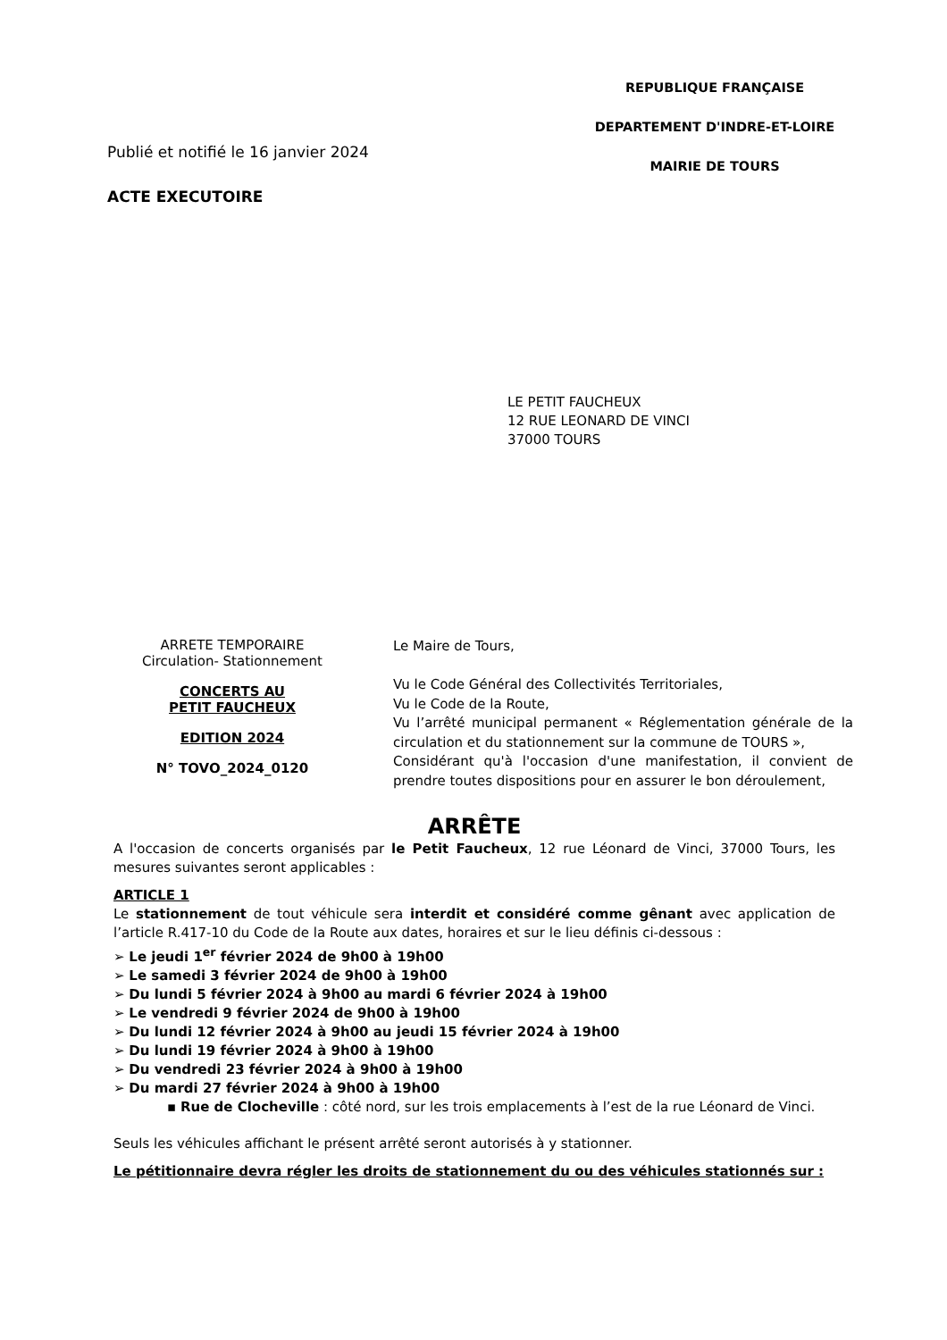Publié et notifié le 16 janvier 2024
ACTE EXECUTOIRE
REPUBLIQUE FRANÇAISE
DEPARTEMENT D'INDRE-ET-LOIRE
MAIRIE DE TOURS
LE PETIT FAUCHEUX
12 RUE LEONARD DE VINCI
37000 TOURS
ARRETE TEMPORAIRE
Circulation- Stationnement
CONCERTS AU
PETIT FAUCHEUX
EDITION 2024
N° TOVO_2024_0120
Le Maire de Tours,
Vu le Code Général des Collectivités Territoriales,
Vu le Code de la Route,
Vu l’arrêté municipal permanent « Réglementation générale de la circulation et du stationnement sur la commune de TOURS »,
Considérant qu'à l'occasion d'une manifestation, il convient de prendre toutes dispositions pour en assurer le bon déroulement,
ARRÊTE
A l'occasion de concerts organisés par le Petit Faucheux, 12 rue Léonard de Vinci, 37000 Tours, les mesures suivantes seront applicables :
ARTICLE 1
Le stationnement de tout véhicule sera interdit et considéré comme gênant avec application de l’article R.417-10 du Code de la Route aux dates, horaires et sur le lieu définis ci-dessous :
Le jeudi 1<sup>er</sup> février 2024 de 9h00 à 19h00
Le samedi 3 février 2024 de 9h00 à 19h00
Du lundi 5 février 2024 à 9h00 au mardi 6 février 2024 à 19h00
Le vendredi 9 février 2024 de 9h00 à 19h00
Du lundi 12 février 2024 à 9h00 au jeudi 15 février 2024 à 19h00
Du lundi 19 février 2024 à 9h00 à 19h00
Du vendredi 23 février 2024 à 9h00 à 19h00
Du mardi 27 février 2024 à 9h00 à 19h00
▪ Rue de Clocheville : côté nord, sur les trois emplacements à l’est de la rue Léonard de Vinci.
Seuls les véhicules affichant le présent arrêté seront autorisés à y stationner.
Le pétitionnaire devra régler les droits de stationnement du ou des véhicules stationnés sur :